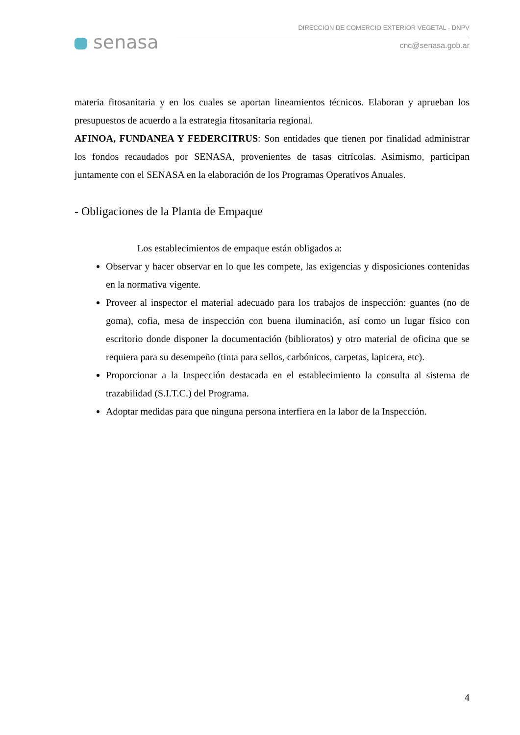senasa
DIRECCION DE COMERCIO EXTERIOR VEGETAL - DNPV
cnc@senasa.gob.ar
materia fitosanitaria y en los cuales se aportan lineamientos técnicos. Elaboran y aprueban los presupuestos de acuerdo a la estrategia fitosanitaria regional.
AFINOA, FUNDANEA Y FEDERCITRUS: Son entidades que tienen por finalidad administrar los fondos recaudados por SENASA, provenientes de tasas citrícolas. Asimismo, participan juntamente con el SENASA en la elaboración de los Programas Operativos Anuales.
- Obligaciones de la Planta de Empaque
Los establecimientos de empaque están obligados a:
Observar y hacer observar en lo que les compete, las exigencias y disposiciones contenidas en la normativa vigente.
Proveer al inspector el material adecuado para los trabajos de inspección: guantes (no de goma), cofia, mesa de inspección con buena iluminación, así como un lugar físico con escritorio donde disponer la documentación (biblioratos) y otro material de oficina que se requiera para su desempeño (tinta para sellos, carbónicos, carpetas, lapicera, etc).
Proporcionar a la Inspección destacada en el establecimiento la consulta al sistema de trazabilidad (S.I.T.C.) del Programa.
Adoptar medidas para que ninguna persona interfiera en la labor de la Inspección.
4